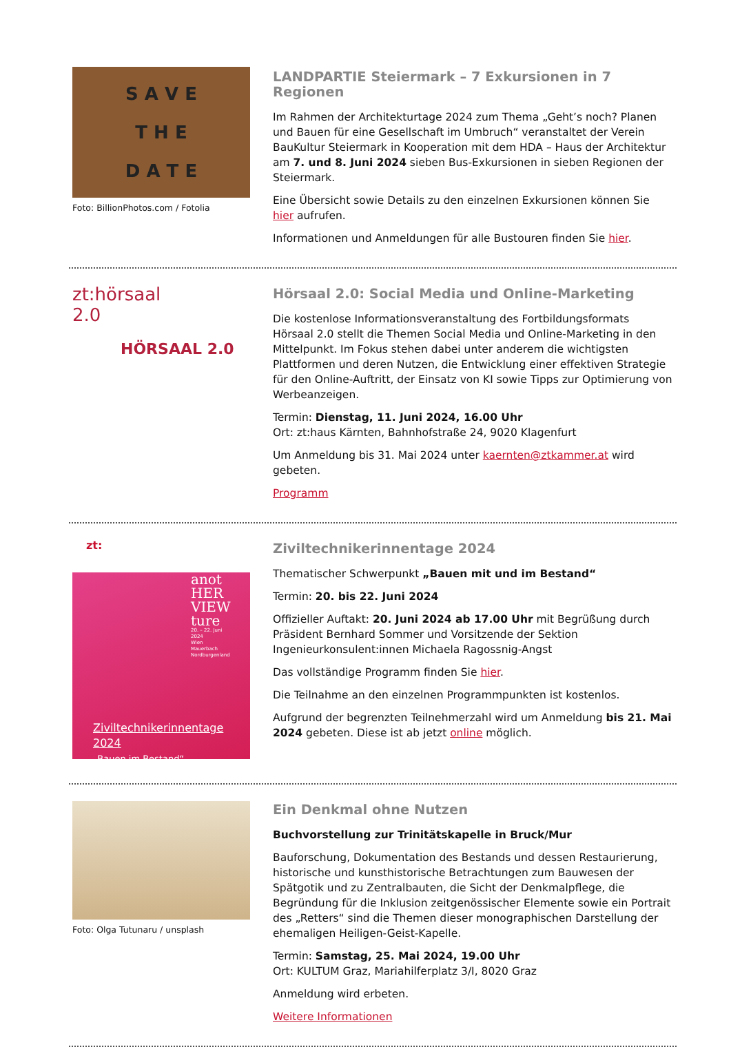S A V E
T H E
D A T E
Foto: BillionPhotos.com / Fotolia
LANDPARTIE Steiermark – 7 Exkursionen in 7 Regionen
Im Rahmen der Architekturtage 2024 zum Thema „Geht’s noch? Planen und Bauen für eine Gesellschaft im Umbruch“ veranstaltet der Verein BauKultur Steiermark in Kooperation mit dem HDA – Haus der Architektur am 7. und 8. Juni 2024 sieben Bus-Exkursionen in sieben Regionen der Steiermark.
Eine Übersicht sowie Details zu den einzelnen Exkursionen können Sie hier aufrufen.
Informationen und Anmeldungen für alle Bustouren finden Sie hier.
zt:hörsaal
2.0
HÖRSAAL 2.0
Hörsaal 2.0: Social Media und Online-Marketing
Die kostenlose Informationsveranstaltung des Fortbildungsformats Hörsaal 2.0 stellt die Themen Social Media und Online-Marketing in den Mittelpunkt. Im Fokus stehen dabei unter anderem die wichtigsten Plattformen und deren Nutzen, die Entwicklung einer effektiven Strategie für den Online-Auftritt, der Einsatz von KI sowie Tipps zur Optimierung von Werbeanzeigen.
Termin: Dienstag, 11. Juni 2024, 16.00 Uhr
Ort: zt:haus Kärnten, Bahnhofstraße 24, 9020 Klagenfurt
Um Anmeldung bis 31. Mai 2024 unter kaernten@ztkammer.at wird gebeten.
Programm
zt:
anot
HER
VIEW
ture
20. – 22. Juni
2024
Wien
Mauerbach
Nordburgenland
Ziviltechnikerinnentage
2024
„Bauen im Bestand“
Ziviltechnikerinnentage 2024
Thematischer Schwerpunkt „Bauen mit und im Bestand“
Termin: 20. bis 22. Juni 2024
Offizieller Auftakt: 20. Juni 2024 ab 17.00 Uhr mit Begrüßung durch Präsident Bernhard Sommer und Vorsitzende der Sektion Ingenieurkonsulent:innen Michaela Ragossnig-Angst
Das vollständige Programm finden Sie hier.
Die Teilnahme an den einzelnen Programmpunkten ist kostenlos.
Aufgrund der begrenzten Teilnehmerzahl wird um Anmeldung bis 21. Mai 2024 gebeten. Diese ist ab jetzt online möglich.
Foto: Olga Tutunaru / unsplash
Ein Denkmal ohne Nutzen
Buchvorstellung zur Trinitätskapelle in Bruck/Mur
Bauforschung, Dokumentation des Bestands und dessen Restaurierung, historische und kunsthistorische Betrachtungen zum Bauwesen der Spätgotik und zu Zentralbauten, die Sicht der Denkmalpflege, die Begründung für die Inklusion zeitgenössischer Elemente sowie ein Portrait des „Retters“ sind die Themen dieser monographischen Darstellung der ehemaligen Heiligen-Geist-Kapelle.
Termin: Samstag, 25. Mai 2024, 19.00 Uhr
Ort: KULTUM Graz, Mariahilferplatz 3/I, 8020 Graz
Anmeldung wird erbeten.
Weitere Informationen